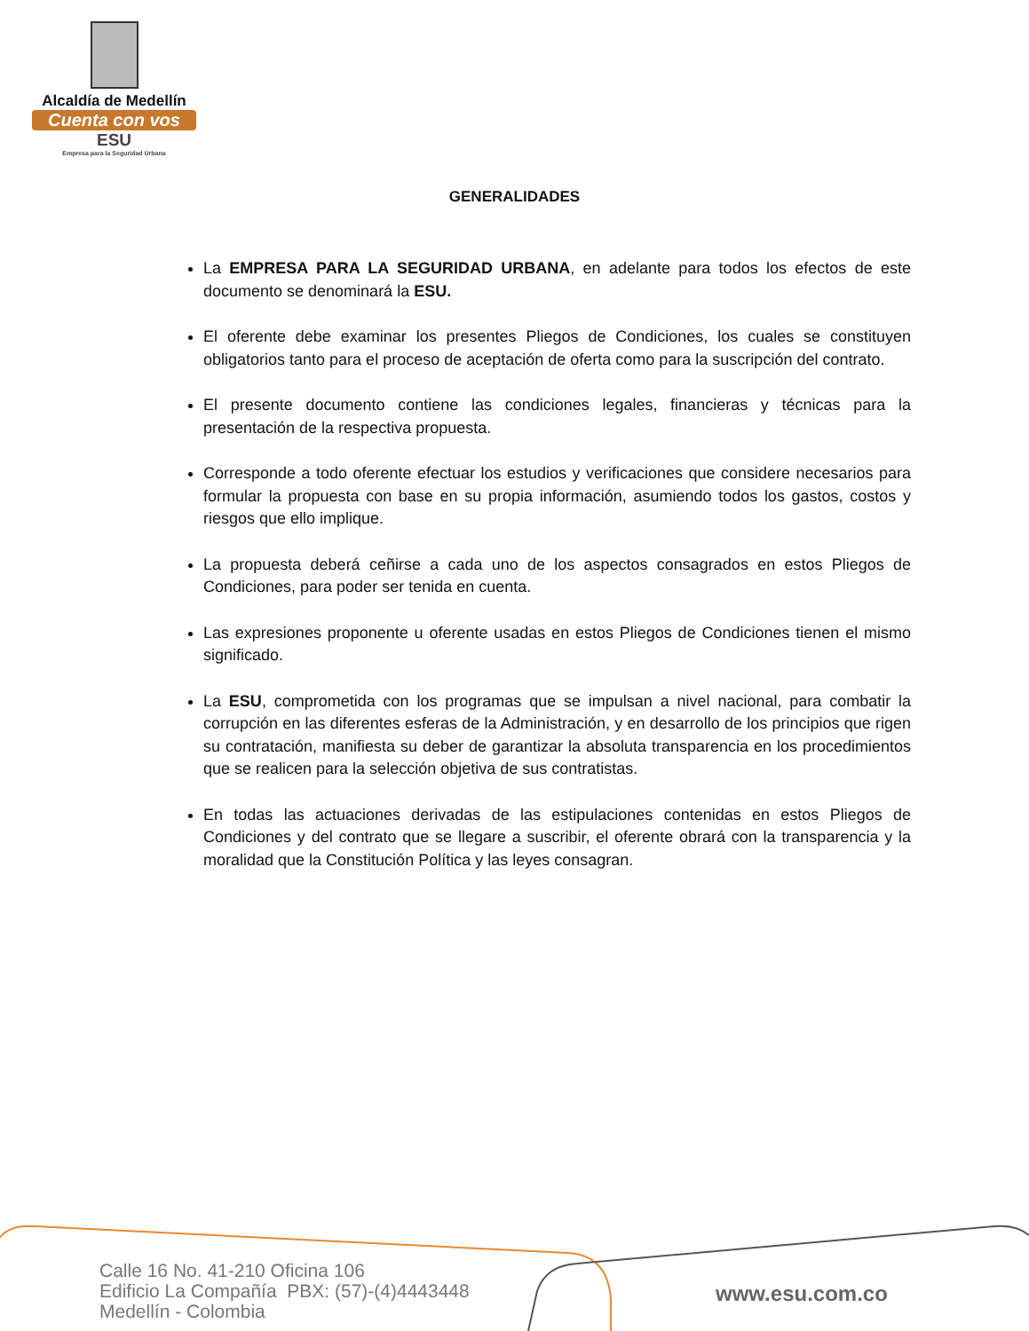Alcaldía de Medellín
Cuenta con vos
ESU
Empresa para la Seguridad Urbana
GENERALIDADES
La EMPRESA PARA LA SEGURIDAD URBANA, en adelante para todos los efectos de este documento se denominará la ESU.
El oferente debe examinar los presentes Pliegos de Condiciones, los cuales se constituyen obligatorios tanto para el proceso de aceptación de oferta como para la suscripción del contrato.
El presente documento contiene las condiciones legales, financieras y técnicas para la presentación de la respectiva propuesta.
Corresponde a todo oferente efectuar los estudios y verificaciones que considere necesarios para formular la propuesta con base en su propia información, asumiendo todos los gastos, costos y riesgos que ello implique.
La propuesta deberá ceñirse a cada uno de los aspectos consagrados en estos Pliegos de Condiciones, para poder ser tenida en cuenta.
Las expresiones proponente u oferente usadas en estos Pliegos de Condiciones tienen el mismo significado.
La ESU, comprometida con los programas que se impulsan a nivel nacional, para combatir la corrupción en las diferentes esferas de la Administración, y en desarrollo de los principios que rigen su contratación, manifiesta su deber de garantizar la absoluta transparencia en los procedimientos que se realicen para la selección objetiva de sus contratistas.
En todas las actuaciones derivadas de las estipulaciones contenidas en estos Pliegos de Condiciones y del contrato que se llegare a suscribir, el oferente obrará con la transparencia y la moralidad que la Constitución Política y las leyes consagran.
Calle 16 No. 41-210 Oficina 106
Edificio La Compañía PBX: (57)-(4)4443448
Medellín - Colombia
www.esu.com.co